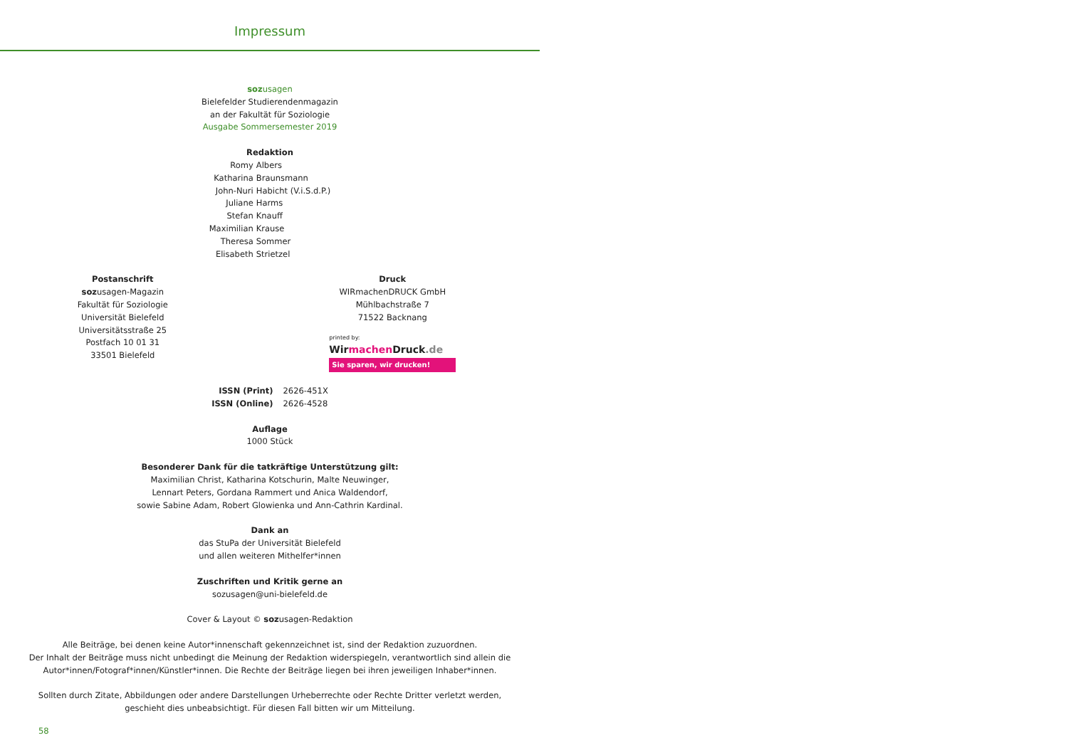Impressum
sozusagen
Bielefelder Studierendenmagazin
an der Fakultät für Soziologie
Ausgabe Sommersemester 2019
Redaktion
| Romy | Albers |
| Katharina | Braunsmann |
| John-Nuri | Habicht (V.i.S.d.P.) |
| Juliane | Harms |
| Stefan | Knauff |
| Maximilian | Krause |
| Theresa | Sommer |
| Elisabeth | Strietzel |
Postanschrift
sozusagen-Magazin
Fakultät für Soziologie
Universität Bielefeld
Universitätsstraße 25
Postfach 10 01 31
33501 Bielefeld
Druck
WIRmachenDRUCK GmbH
Mühlbachstraße 7
71522 Backnang
printed by:
Wirmachen Druck.de
Sie sparen, wir drucken!
| ISSN (Print) | 2626-451X |
| ISSN (Online) | 2626-4528 |
Auflage
1000 Stück
Besonderer Dank für die tatkräftige Unterstützung gilt:
Maximilian Christ, Katharina Kotschurin, Malte Neuwinger,
Lennart Peters, Gordana Rammert und Anica Waldendorf,
sowie Sabine Adam, Robert Glowienka und Ann-Cathrin Kardinal.
Dank an
das StuPa der Universität Bielefeld
und allen weiteren Mithelfer*innen
Zuschriften und Kritik gerne an
sozusagen@uni-bielefeld.de
Cover & Layout © sozusagen-Redaktion
Alle Beiträge, bei denen keine Autor*innenschaft gekennzeichnet ist, sind der Redaktion zuzuordnen.
Der Inhalt der Beiträge muss nicht unbedingt die Meinung der Redaktion widerspiegeln, verantwortlich sind allein die
Autor*innen/Fotograf*innen/Künstler*innen. Die Rechte der Beiträge liegen bei ihren jeweiligen Inhaber*innen.
Sollten durch Zitate, Abbildungen oder andere Darstellungen Urheberrechte oder Rechte Dritter verletzt werden,
geschieht dies unbeabsichtigt. Für diesen Fall bitten wir um Mitteilung.
58